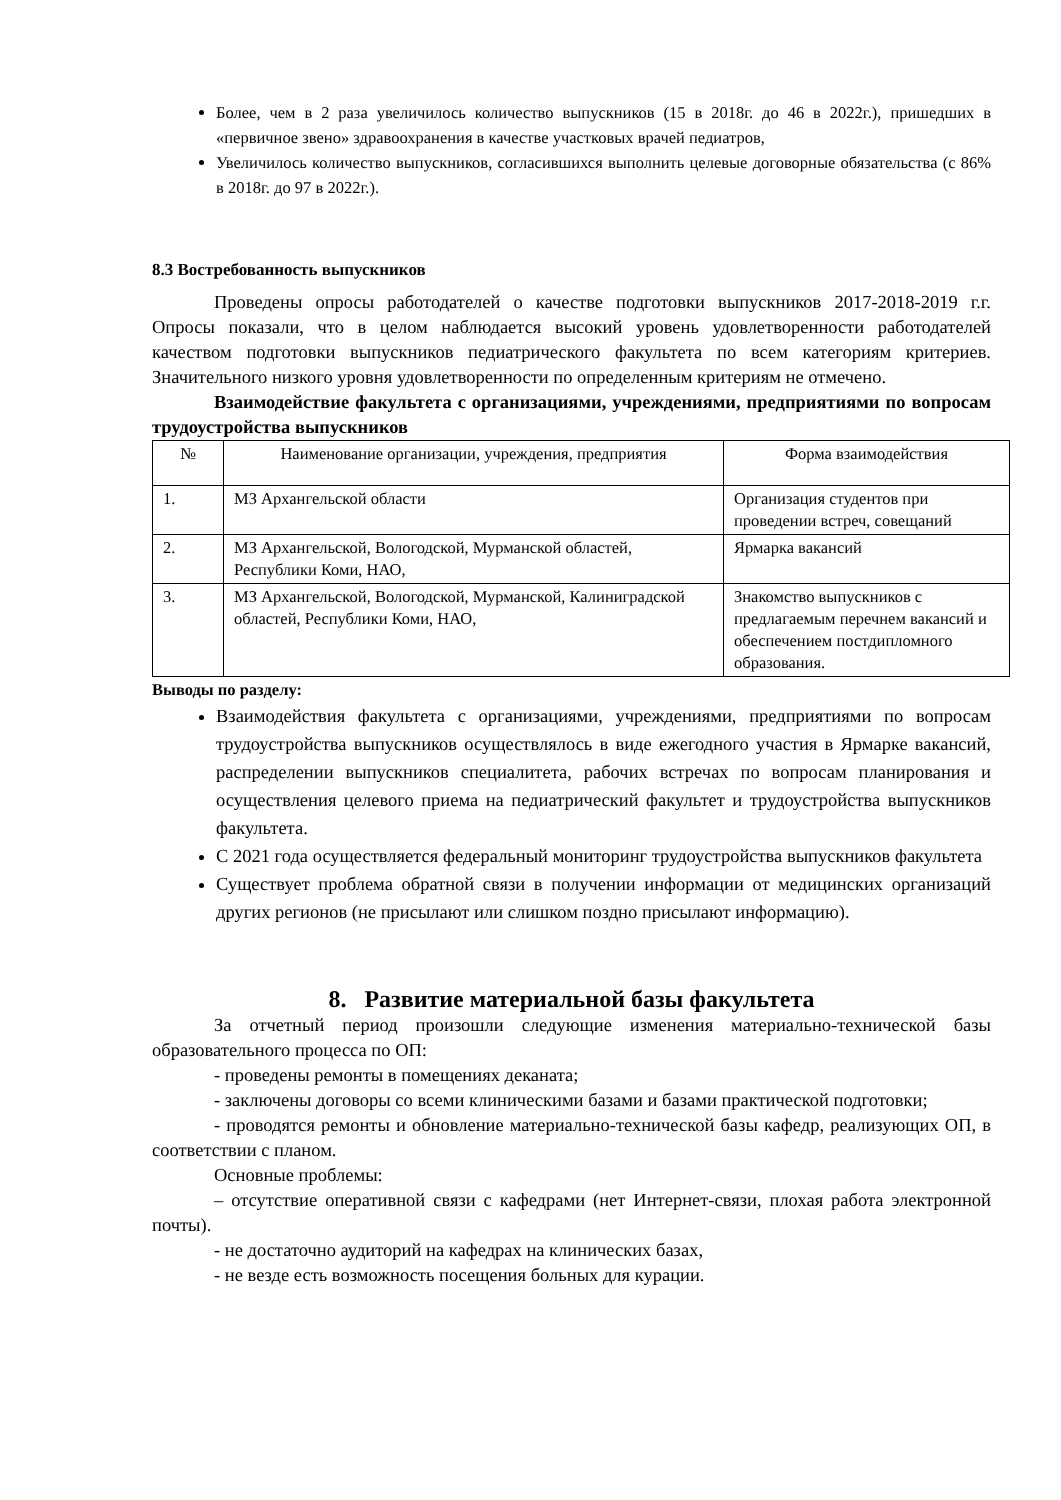Более, чем в 2 раза увеличилось количество выпускников (15 в 2018г. до 46 в 2022г.), пришедших в «первичное звено» здравоохранения в качестве участковых врачей педиатров,
Увеличилось количество выпускников, согласившихся выполнить целевые договорные обязательства (с 86% в 2018г. до 97 в 2022г.).
8.3 Востребованность выпускников
Проведены опросы работодателей о качестве подготовки выпускников 2017-2018-2019 г.г. Опросы показали, что в целом наблюдается высокий уровень удовлетворенности работодателей качеством подготовки выпускников педиатрического факультета по всем категориям критериев. Значительного низкого уровня удовлетворенности по определенным критериям не отмечено.
Взаимодействие факультета с организациями, учреждениями, предприятиями по вопросам трудоустройства выпускников
| № | Наименование организации, учреждения, предприятия | Форма взаимодействия |
| 1. | МЗ Архангельской области | Организация студентов при проведении встреч, совещаний |
| 2. | МЗ Архангельской, Вологодской, Мурманской областей, Республики Коми, НАО, | Ярмарка вакансий |
| 3. | МЗ Архангельской, Вологодской, Мурманской, Калиниградской областей, Республики Коми, НАО, | Знакомство выпускников с предлагаемым перечнем вакансий и обеспечением постдипломного образования. |
Выводы по разделу:
Взаимодействия факультета с организациями, учреждениями, предприятиями по вопросам трудоустройства выпускников осуществлялось в виде ежегодного участия в Ярмарке вакансий, распределении выпускников специалитета, рабочих встречах по вопросам планирования и осуществления целевого приема на педиатрический факультет и трудоустройства выпускников факультета.
С 2021 года осуществляется федеральный мониторинг трудоустройства выпускников факультета
Существует проблема обратной связи в получении информации от медицинских организаций других регионов (не присылают или слишком поздно присылают информацию).
8. Развитие материальной базы факультета
За отчетный период произошли следующие изменения материально-технической базы образовательного процесса по ОП:
- проведены ремонты в помещениях деканата;
- заключены договоры со всеми клиническими базами и базами практической подготовки;
- проводятся ремонты и обновление материально-технической базы кафедр, реализующих ОП, в соответствии с планом.
Основные проблемы:
– отсутствие оперативной связи с кафедрами (нет Интернет-связи, плохая работа электронной почты).
- не достаточно аудиторий на кафедрах на клинических базах,
- не везде есть возможность посещения больных для курации.